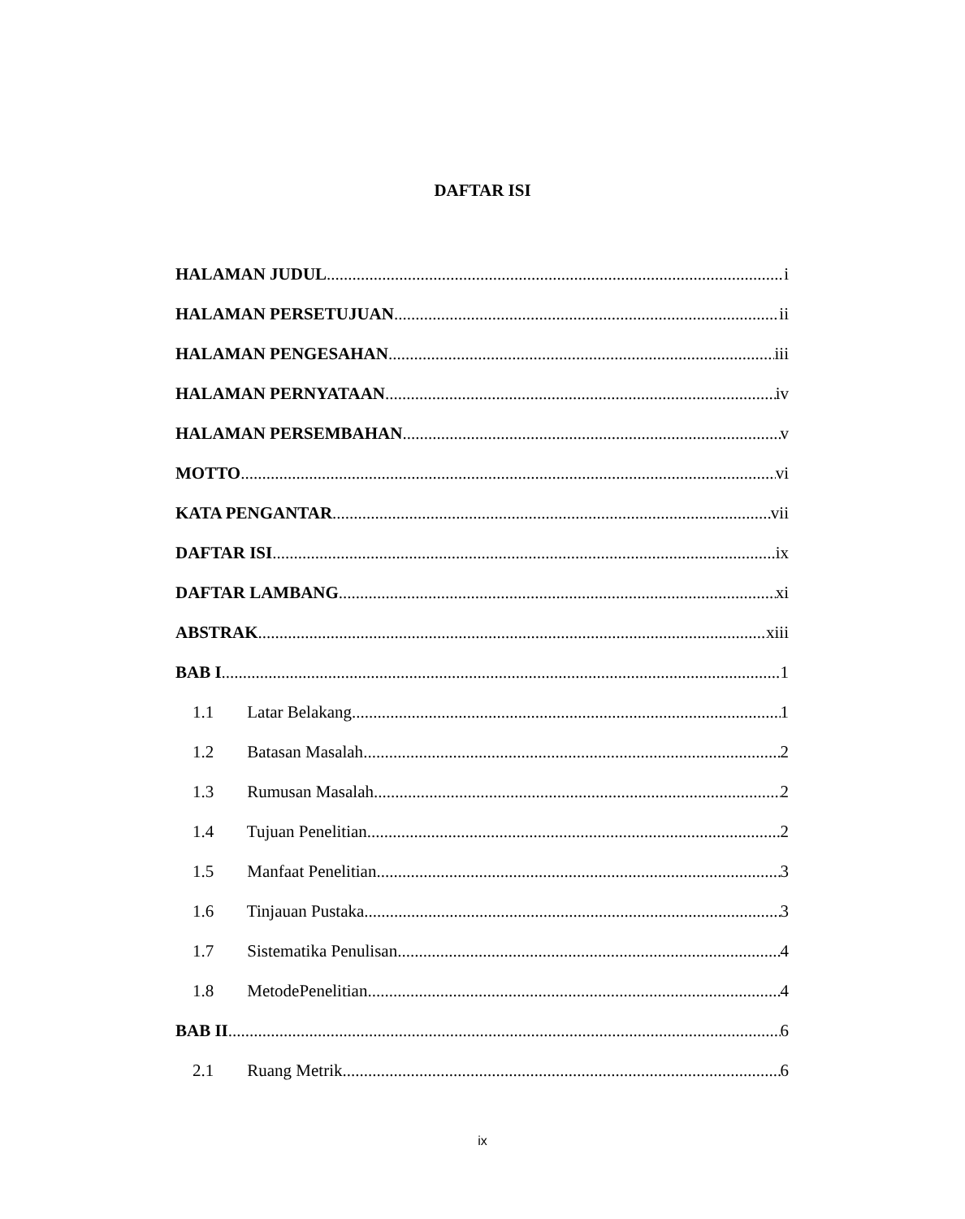DAFTAR ISI
HALAMAN JUDUL i
HALAMAN PERSETUJUAN ii
HALAMAN PENGESAHAN iii
HALAMAN PERNYATAAN iv
HALAMAN PERSEMBAHAN v
MOTTO vi
KATA PENGANTAR vii
DAFTAR ISI ix
DAFTAR LAMBANG xi
ABSTRAK xiii
BAB I 1
1.1 Latar Belakang 1
1.2 Batasan Masalah 2
1.3 Rumusan Masalah 2
1.4 Tujuan Penelitian 2
1.5 Manfaat Penelitian 3
1.6 Tinjauan Pustaka 3
1.7 Sistematika Penulisan 4
1.8 MetodePenelitian 4
BAB II 6
2.1 Ruang Metrik 6
ix